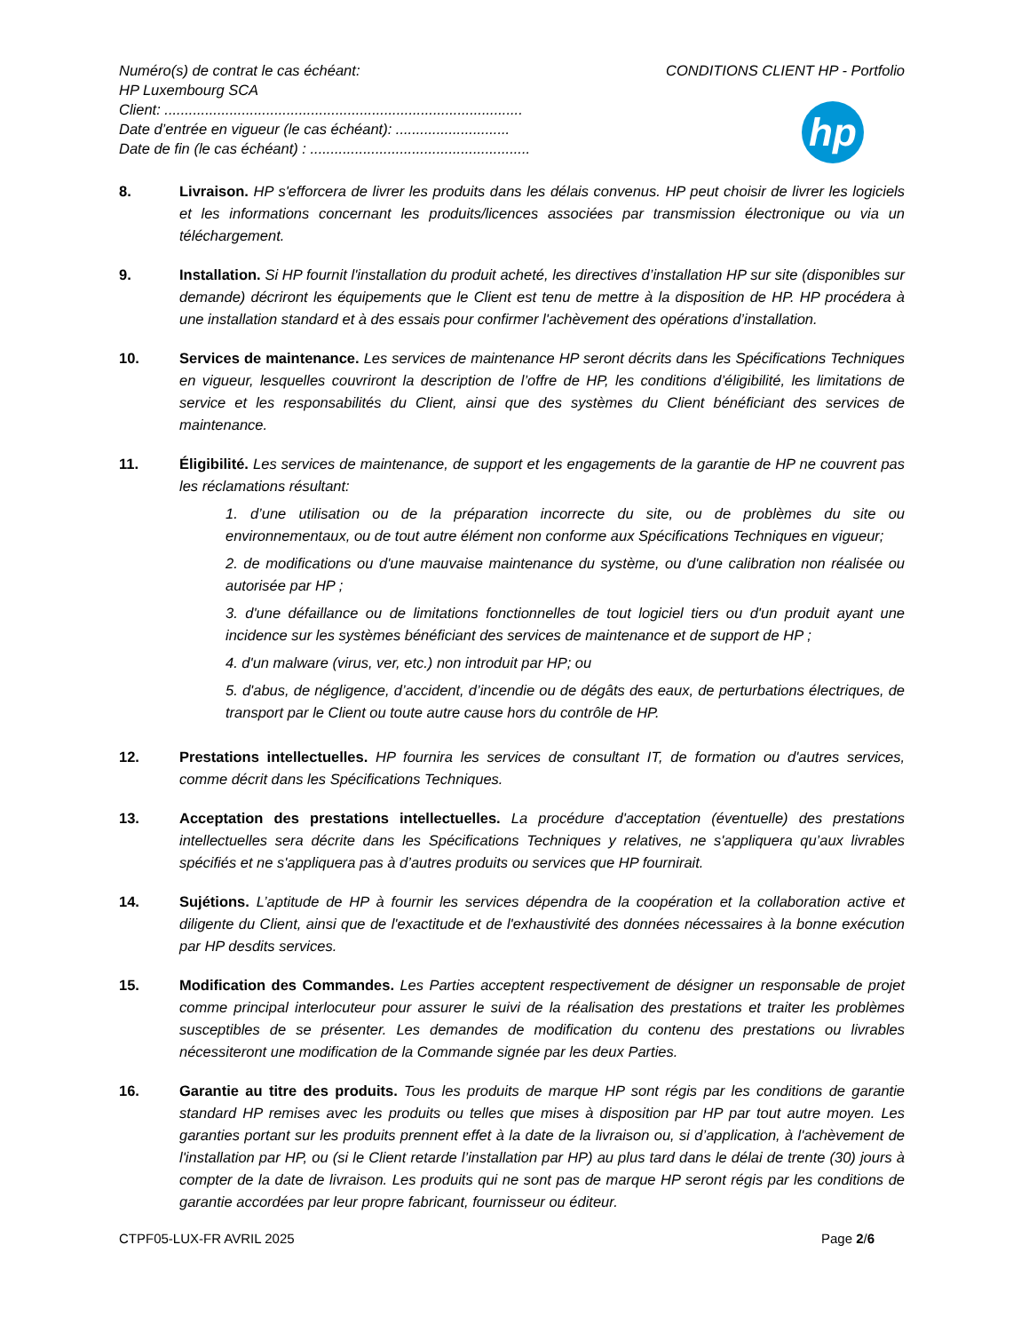Numéro(s) de contrat le cas échéant:
HP Luxembourg SCA
Client: ........................................................................................
Date d’entrée en vigueur (le cas échéant): ............................
Date de fin (le cas échéant) : ......................................................
CONDITIONS CLIENT HP - Portfolio
hp
8. Livraison. HP s'efforcera de livrer les produits dans les délais convenus. HP peut choisir de livrer les logiciels et les informations concernant les produits/licences associées par transmission électronique ou via un téléchargement.
9. Installation. Si HP fournit l'installation du produit acheté, les directives d’installation HP sur site (disponibles sur demande) décriront les équipements que le Client est tenu de mettre à la disposition de HP. HP procédera à une installation standard et à des essais pour confirmer l'achèvement des opérations d’installation.
10. Services de maintenance. Les services de maintenance HP seront décrits dans les Spécifications Techniques en vigueur, lesquelles couvriront la description de l’offre de HP, les conditions d’éligibilité, les limitations de service et les responsabilités du Client, ainsi que des systèmes du Client bénéficiant des services de maintenance.
11. Éligibilité. Les services de maintenance, de support et les engagements de la garantie de HP ne couvrent pas les réclamations résultant:
1. d’une utilisation ou de la préparation incorrecte du site, ou de problèmes du site ou environnementaux, ou de tout autre élément non conforme aux Spécifications Techniques en vigueur;
2. de modifications ou d'une mauvaise maintenance du système, ou d'une calibration non réalisée ou autorisée par HP ;
3. d'une défaillance ou de limitations fonctionnelles de tout logiciel tiers ou d'un produit ayant une incidence sur les systèmes bénéficiant des services de maintenance et de support de HP ;
4. d'un malware (virus, ver, etc.) non introduit par HP; ou
5. d'abus, de négligence, d’accident, d’incendie ou de dégâts des eaux, de perturbations électriques, de transport par le Client ou toute autre cause hors du contrôle de HP.
12. Prestations intellectuelles. HP fournira les services de consultant IT, de formation ou d'autres services, comme décrit dans les Spécifications Techniques.
13. Acceptation des prestations intellectuelles. La procédure d'acceptation (éventuelle) des prestations intellectuelles sera décrite dans les Spécifications Techniques y relatives, ne s'appliquera qu’aux livrables spécifiés et ne s'appliquera pas à d’autres produits ou services que HP fournirait.
14. Sujétions. L’aptitude de HP à fournir les services dépendra de la coopération et la collaboration active et diligente du Client, ainsi que de l'exactitude et de l'exhaustivité des données nécessaires à la bonne exécution par HP desdits services.
15. Modification des Commandes. Les Parties acceptent respectivement de désigner un responsable de projet comme principal interlocuteur pour assurer le suivi de la réalisation des prestations et traiter les problèmes susceptibles de se présenter. Les demandes de modification du contenu des prestations ou livrables nécessiteront une modification de la Commande signée par les deux Parties.
16. Garantie au titre des produits. Tous les produits de marque HP sont régis par les conditions de garantie standard HP remises avec les produits ou telles que mises à disposition par HP par tout autre moyen. Les garanties portant sur les produits prennent effet à la date de la livraison ou, si d’application, à l'achèvement de l'installation par HP, ou (si le Client retarde l’installation par HP) au plus tard dans le délai de trente (30) jours à compter de la date de livraison. Les produits qui ne sont pas de marque HP seront régis par les conditions de garantie accordées par leur propre fabricant, fournisseur ou éditeur.
CTPF05-LUX-FR AVRIL 2025 Page 2/6